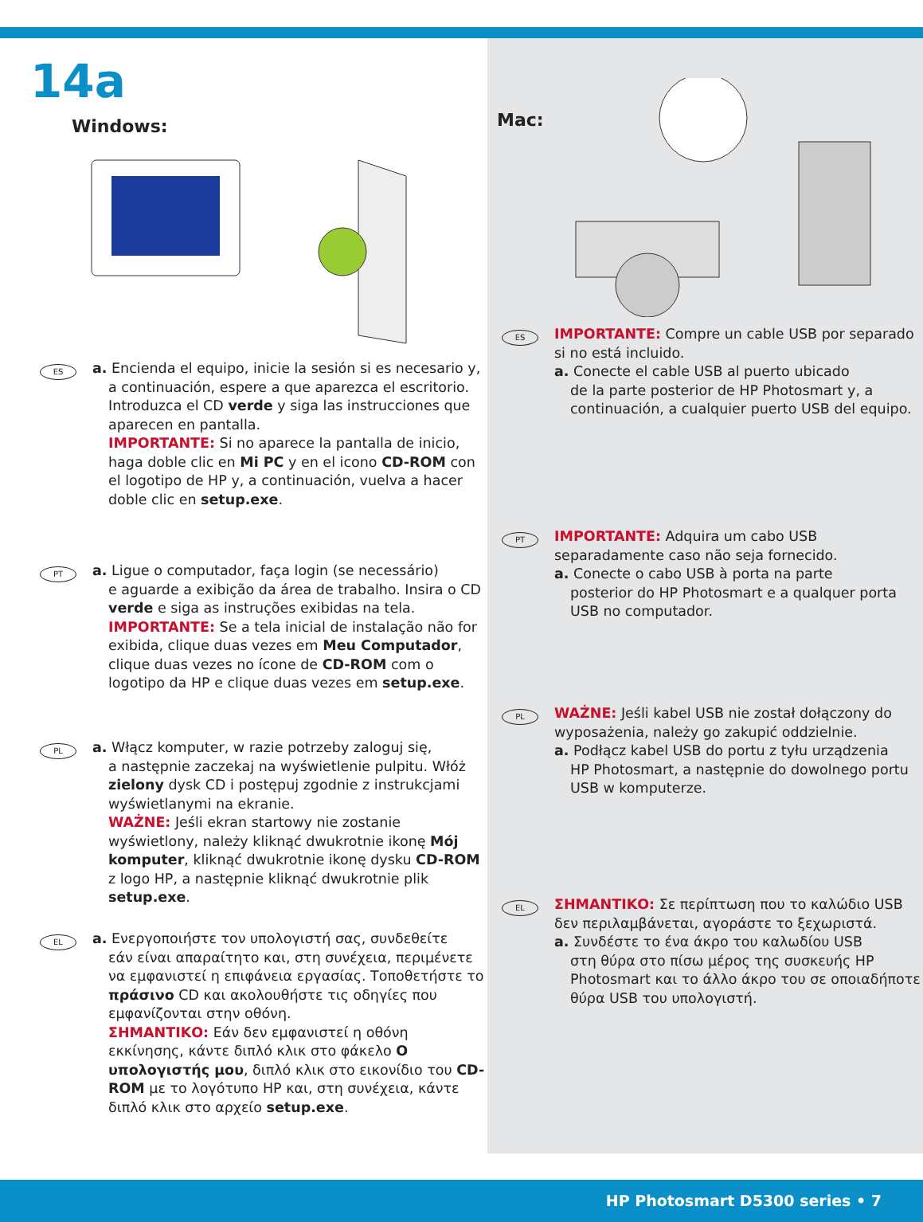14a
Windows:
ES
a. Encienda el equipo, inicie la sesión si es necesario y,
a continuación, espere a que aparezca el escritorio. Introduzca el CD verde y siga las instrucciones que aparecen en pantalla.
IMPORTANTE: Si no aparece la pantalla de inicio, haga doble clic en Mi PC y en el icono CD-ROM con el logotipo de HP y, a continuación, vuelva a hacer doble clic en setup.exe.
PT
a. Ligue o computador, faça login (se necessário)
e aguarde a exibição da área de trabalho. Insira o CD verde e siga as instruções exibidas na tela.
IMPORTANTE: Se a tela inicial de instalação não for exibida, clique duas vezes em Meu Computador, clique duas vezes no ícone de CD-ROM com o logotipo da HP e clique duas vezes em setup.exe.
PL
a. Włącz komputer, w razie potrzeby zaloguj się,
a następnie zaczekaj na wyświetlenie pulpitu. Włóż zielony dysk CD i postępuj zgodnie z instrukcjami wyświetlanymi na ekranie.
WAŻNE: Jeśli ekran startowy nie zostanie wyświetlony, należy kliknąć dwukrotnie ikonę Mój komputer, kliknąć dwukrotnie ikonę dysku CD-ROM z logo HP, a następnie kliknąć dwukrotnie plik setup.exe.
EL
a. Ενεργοποιήστε τον υπολογιστή σας, συνδεθείτε
εάν είναι απαραίτητο και, στη συνέχεια, περιμένετε να εμφανιστεί η επιφάνεια εργασίας. Τοποθετήστε το πράσινο CD και ακολουθήστε τις οδηγίες που εμφανίζονται στην οθόνη.
ΣΗΜΑΝΤΙΚΟ: Εάν δεν εμφανιστεί η οθόνη εκκίνησης, κάντε διπλό κλικ στο φάκελο Ο υπολογιστής μου, διπλό κλικ στο εικονίδιο του CD-ROM με το λογότυπο HP και, στη συνέχεια, κάντε διπλό κλικ στο αρχείο setup.exe.
Mac:
ES
IMPORTANTE: Compre un cable USB por separado si no está incluido.
a. Conecte el cable USB al puerto ubicado
de la parte posterior de HP Photosmart y, a continuación, a cualquier puerto USB del equipo.
PT
IMPORTANTE: Adquira um cabo USB separadamente caso não seja fornecido.
a. Conecte o cabo USB à porta na parte
posterior do HP Photosmart e a qualquer porta USB no computador.
PL
WAŻNE: Jeśli kabel USB nie został dołączony do wyposażenia, należy go zakupić oddzielnie.
a. Podłącz kabel USB do portu z tyłu urządzenia
HP Photosmart, a następnie do dowolnego portu USB w komputerze.
EL
ΣΗΜΑΝΤΙΚΟ: Σε περίπτωση που το καλώδιο USB δεν περιλαμβάνεται, αγοράστε το ξεχωριστά.
a. Συνδέστε το ένα άκρο του καλωδίου USB
στη θύρα στο πίσω μέρος της συσκευής HP Photosmart και το άλλο άκρο του σε οποιαδήποτε θύρα USB του υπολογιστή.
HP Photosmart D5300 series • 7